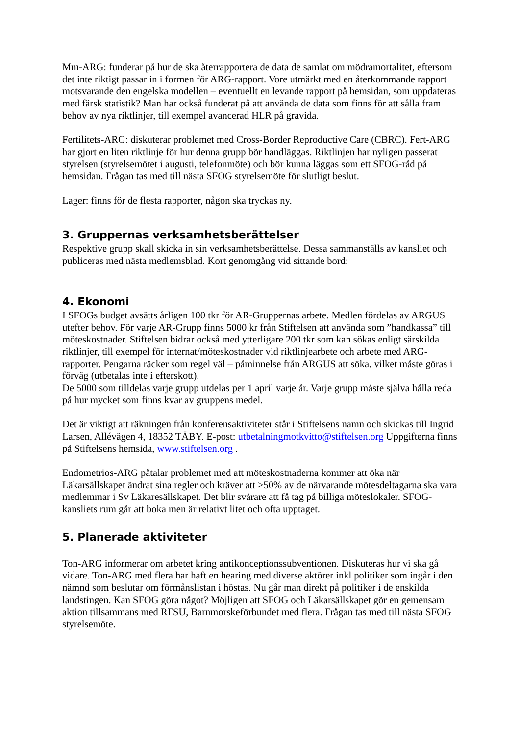Mm-ARG: funderar på hur de ska återrapportera de data de samlat om mödramortalitet, eftersom det inte riktigt passar in i formen för ARG-rapport. Vore utmärkt med en återkommande rapport motsvarande den engelska modellen – eventuellt en levande rapport på hemsidan, som uppdateras med färsk statistik? Man har också funderat på att använda de data som finns för att sålla fram behov av nya riktlinjer, till exempel avancerad HLR på gravida.
Fertilitets-ARG: diskuterar problemet med Cross-Border Reproductive Care (CBRC). Fert-ARG har gjort en liten riktlinje för hur denna grupp bör handläggas. Riktlinjen har nyligen passerat styrelsen (styrelsemötet i augusti, telefonmöte) och bör kunna läggas som ett SFOG-råd på hemsidan. Frågan tas med till nästa SFOG styrelsemöte för slutligt beslut.
Lager: finns för de flesta rapporter, någon ska tryckas ny.
3. Gruppernas verksamhetsberättelser
Respektive grupp skall skicka in sin verksamhetsberättelse. Dessa sammanställs av kansliet och publiceras med nästa medlemsblad. Kort genomgång vid sittande bord:
4. Ekonomi
I SFOGs budget avsätts årligen 100 tkr för AR-Gruppernas arbete. Medlen fördelas av ARGUS utefter behov. För varje AR-Grupp finns 5000 kr från Stiftelsen att använda som ”handkassa” till möteskostnader. Stiftelsen bidrar också med ytterligare 200 tkr som kan sökas enligt särskilda riktlinjer, till exempel för internat/möteskostnader vid riktlinjearbete och arbete med ARG-rapporter. Pengarna räcker som regel väl – påminnelse från ARGUS att söka, vilket måste göras i förväg (utbetalas inte i efterskott).
De 5000 som tilldelas varje grupp utdelas per 1 april varje år. Varje grupp måste själva hålla reda på hur mycket som finns kvar av gruppens medel.
Det är viktigt att räkningen från konferensaktiviteter står i Stiftelsens namn och skickas till Ingrid Larsen, Allévägen 4, 18352 TÄBY. E-post: utbetalningmotkvitto@stiftelsen.org Uppgifterna finns på Stiftelsens hemsida, www.stiftelsen.org .
Endometrios-ARG påtalar problemet med att möteskostnaderna kommer att öka när Läkarsällskapet ändrat sina regler och kräver att >50% av de närvarande mötesdeltagarna ska vara medlemmar i Sv Läkaresällskapet. Det blir svårare att få tag på billiga möteslokaler. SFOG-kansliets rum går att boka men är relativt litet och ofta upptaget.
5. Planerade aktiviteter
Ton-ARG informerar om arbetet kring antikonceptionssubventionen. Diskuteras hur vi ska gå vidare. Ton-ARG med flera har haft en hearing med diverse aktörer inkl politiker som ingår i den nämnd som beslutar om förmånslistan i höstas. Nu går man direkt på politiker i de enskilda landstingen. Kan SFOG göra något? Möjligen att SFOG och Läkarsällskapet gör en gemensam aktion tillsammans med RFSU, Barnmorskeförbundet med flera. Frågan tas med till nästa SFOG styrelsemöte.